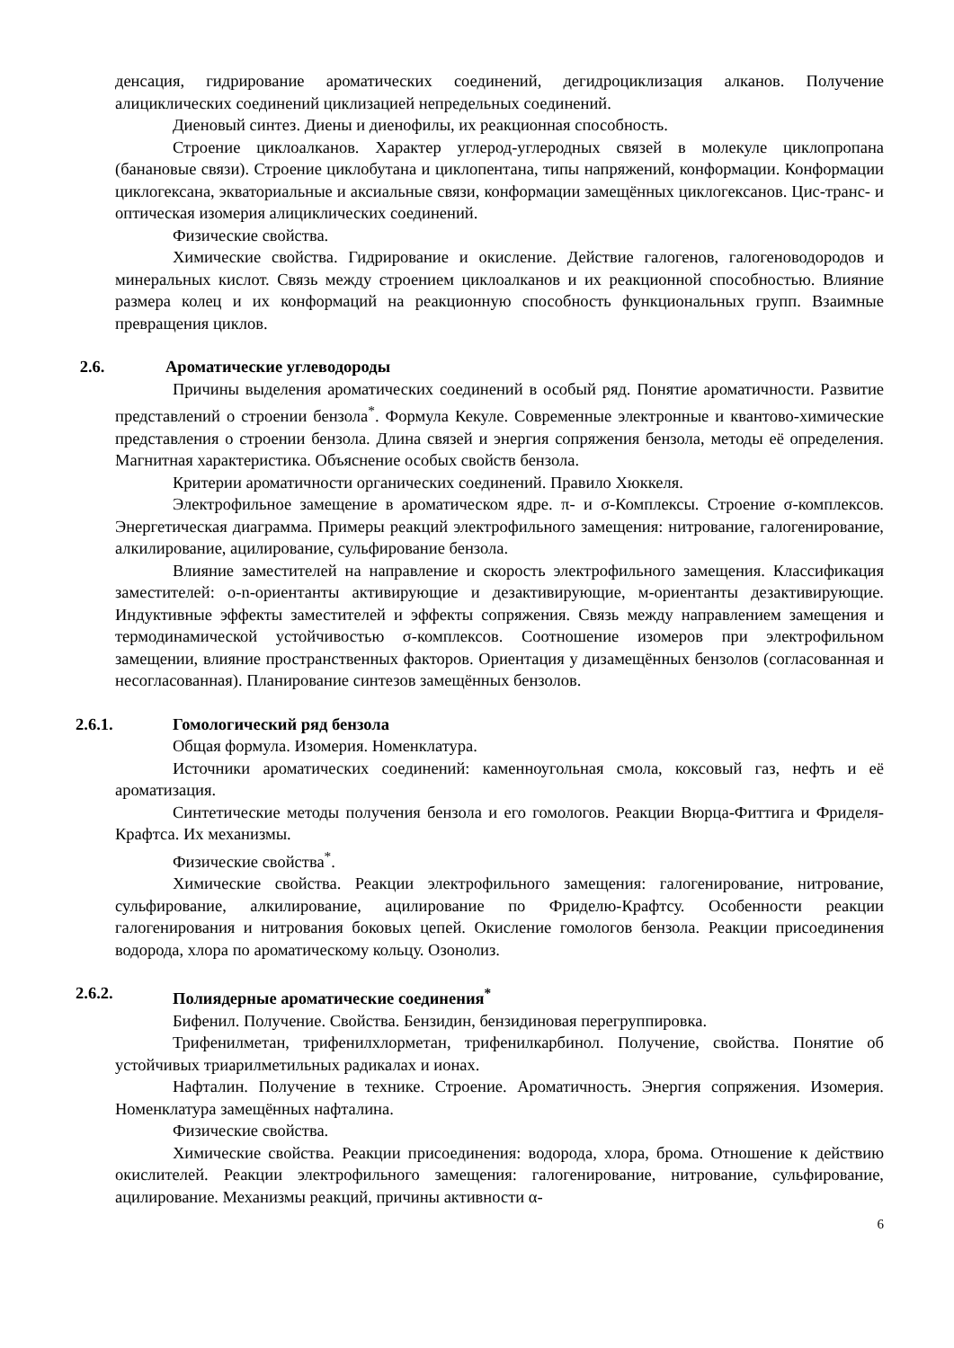денсация, гидрирование ароматических соединений, дегидроциклизация алканов. Получение алициклических соединений циклизацией непредельных соединений.
Диеновый синтез. Диены и диенофилы, их реакционная способность.
Строение циклоалканов. Характер углерод-углеродных связей в молекуле циклопропана (банановые связи). Строение циклобутана и циклопентана, типы напряжений, конформации. Конформации циклогексана, экваториальные и аксиальные связи, конформации замещённых циклогексанов. Цис-транс- и оптическая изомерия алициклических соединений.
Физические свойства.
Химические свойства. Гидрирование и окисление. Действие галогенов, галогеноводородов и минеральных кислот. Связь между строением циклоалканов и их реакционной способностью. Влияние размера колец и их конформаций на реакционную способность функциональных групп. Взаимные превращения циклов.
2.6. Ароматические углеводороды
Причины выделения ароматических соединений в особый ряд. Понятие ароматичности. Развитие представлений о строении бензола<sup>*</sup>. Формула Кекуле. Современные электронные и квантово-химические представления о строении бензола. Длина связей и энергия сопряжения бензола, методы её определения. Магнитная характеристика. Объяснение особых свойств бензола.
Критерии ароматичности органических соединений. Правило Хюккеля.
Электрофильное замещение в ароматическом ядре. π- и σ-Комплексы. Строение σ-комплексов. Энергетическая диаграмма. Примеры реакций электрофильного замещения: нитрование, галогенирование, алкилирование, ацилирование, сульфирование бензола.
Влияние заместителей на направление и скорость электрофильного замещения. Классификация заместителей: o-n-ориентанты активирующие и дезактивирующие, м-ориентанты дезактивирующие. Индуктивные эффекты заместителей и эффекты сопряжения. Связь между направлением замещения и термодинамической устойчивостью σ-комплексов. Соотношение изомеров при электрофильном замещении, влияние пространственных факторов. Ориентация у дизамещённых бензолов (согласованная и несогласованная). Планирование синтезов замещённых бензолов.
2.6.1. Гомологический ряд бензола
Общая формула. Изомерия. Номенклатура.
Источники ароматических соединений: каменноугольная смола, коксовый газ, нефть и её ароматизация.
Синтетические методы получения бензола и его гомологов. Реакции Вюрца-Фиттига и Фриделя-Крафтса. Их механизмы.
Физические свойства<sup>*</sup>.
Химические свойства. Реакции электрофильного замещения: галогенирование, нитрование, сульфирование, алкилирование, ацилирование по Фриделю-Крафтсу. Особенности реакции галогенирования и нитрования боковых цепей. Окисление гомологов бензола. Реакции присоединения водорода, хлора по ароматическому кольцу. Озонолиз.
2.6.2. Полиядерные ароматические соединения<sup>*</sup>
Бифенил. Получение. Свойства. Бензидин, бензидиновая перегруппировка.
Трифенилметан, трифенилхлорметан, трифенилкарбинол. Получение, свойства. Понятие об устойчивых триарилметильных радикалах и ионах.
Нафталин. Получение в технике. Строение. Ароматичность. Энергия сопряжения. Изомерия. Номенклатура замещённых нафталина.
Физические свойства.
Химические свойства. Реакции присоединения: водорода, хлора, брома. Отношение к действию окислителей. Реакции электрофильного замещения: галогенирование, нитрование, сульфирование, ацилирование. Механизмы реакций, причины активности α-
6